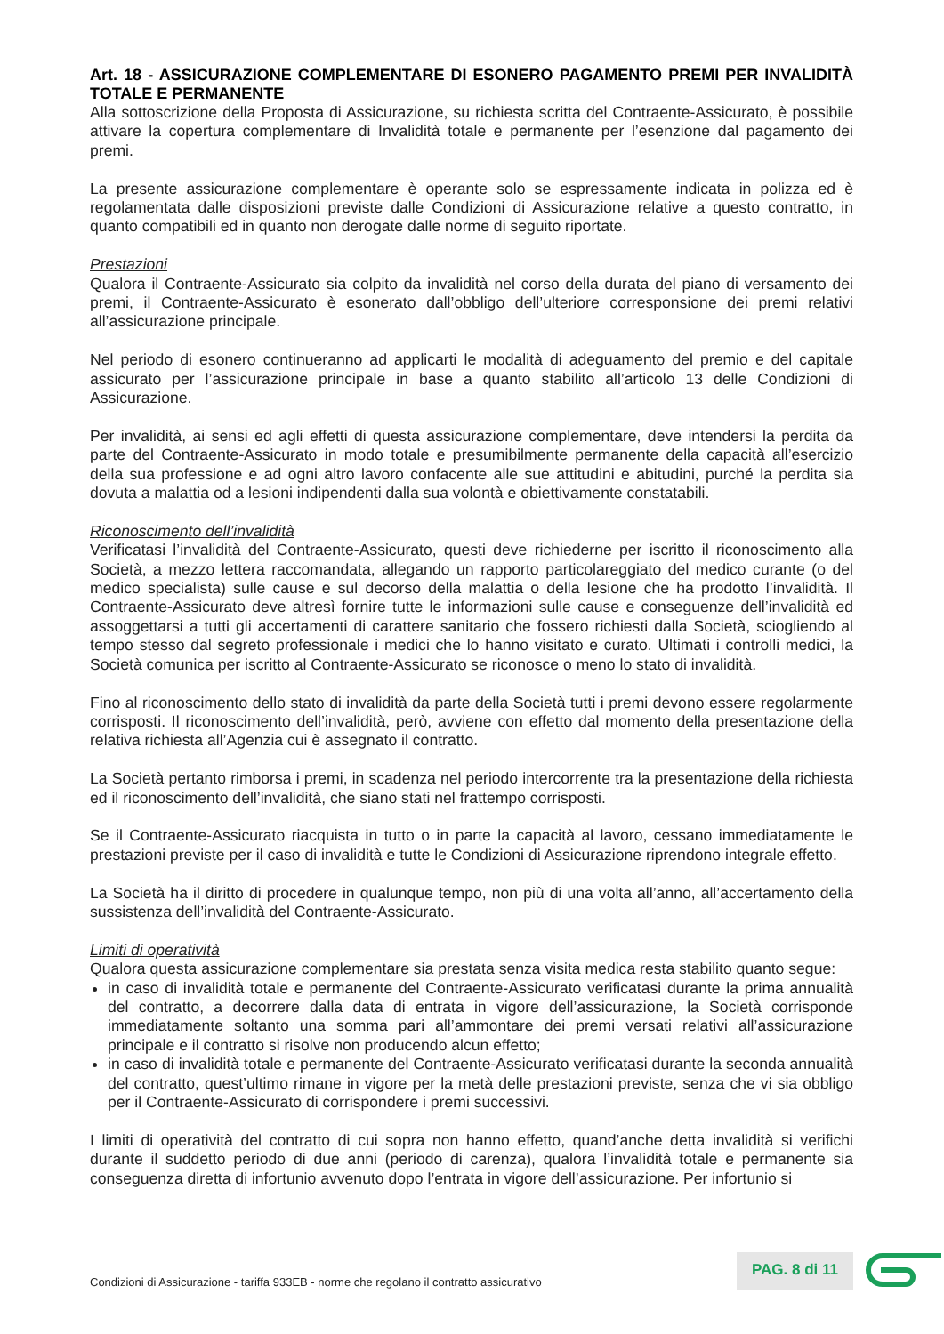Art. 18 - ASSICURAZIONE COMPLEMENTARE DI ESONERO PAGAMENTO PREMI PER INVALIDITÀ TOTALE E PERMANENTE
Alla sottoscrizione della Proposta di Assicurazione, su richiesta scritta del Contraente-Assicurato, è possibile attivare la copertura complementare di Invalidità totale e permanente per l’esenzione dal pagamento dei premi.
La presente assicurazione complementare è operante solo se espressamente indicata in polizza ed è regolamentata dalle disposizioni previste dalle Condizioni di Assicurazione relative a questo contratto, in quanto compatibili ed in quanto non derogate dalle norme di seguito riportate.
Prestazioni
Qualora il Contraente-Assicurato sia colpito da invalidità nel corso della durata del piano di versamento dei premi, il Contraente-Assicurato è esonerato dall’obbligo dell’ulteriore corresponsione dei premi relativi all’assicurazione principale.
Nel periodo di esonero continueranno ad applicarti le modalità di adeguamento del premio e del capitale assicurato per l’assicurazione principale in base a quanto stabilito all’articolo 13 delle Condizioni di Assicurazione.
Per invalidità, ai sensi ed agli effetti di questa assicurazione complementare, deve intendersi la perdita da parte del Contraente-Assicurato in modo totale e presumibilmente permanente della capacità all’esercizio della sua professione e ad ogni altro lavoro confacente alle sue attitudini e abitudini, purché la perdita sia dovuta a malattia od a lesioni indipendenti dalla sua volontà e obiettivamente constatabili.
Riconoscimento dell’invalidità
Verificatasi l’invalidità del Contraente-Assicurato, questi deve richiederne per iscritto il riconoscimento alla Società, a mezzo lettera raccomandata, allegando un rapporto particolareggiato del medico curante (o del medico specialista) sulle cause e sul decorso della malattia o della lesione che ha prodotto l’invalidità. Il Contraente-Assicurato deve altresì fornire tutte le informazioni sulle cause e conseguenze dell’invalidità ed assoggettarsi a tutti gli accertamenti di carattere sanitario che fossero richiesti dalla Società, sciogliendo al tempo stesso dal segreto professionale i medici che lo hanno visitato e curato. Ultimati i controlli medici, la Società comunica per iscritto al Contraente-Assicurato se riconosce o meno lo stato di invalidità.
Fino al riconoscimento dello stato di invalidità da parte della Società tutti i premi devono essere regolarmente corrisposti. Il riconoscimento dell’invalidità, però, avviene con effetto dal momento della presentazione della relativa richiesta all’Agenzia cui è assegnato il contratto.
La Società pertanto rimborsa i premi, in scadenza nel periodo intercorrente tra la presentazione della richiesta ed il riconoscimento dell’invalidità, che siano stati nel frattempo corrisposti.
Se il Contraente-Assicurato riacquista in tutto o in parte la capacità al lavoro, cessano immediatamente le prestazioni previste per il caso di invalidità e tutte le Condizioni di Assicurazione riprendono integrale effetto.
La Società ha il diritto di procedere in qualunque tempo, non più di una volta all’anno, all’accertamento della sussistenza dell’invalidità del Contraente-Assicurato.
Limiti di operatività
Qualora questa assicurazione complementare sia prestata senza visita medica resta stabilito quanto segue:
in caso di invalidità totale e permanente del Contraente-Assicurato verificatasi durante la prima annualità del contratto, a decorrere dalla data di entrata in vigore dell’assicurazione, la Società corrisponde immediatamente soltanto una somma pari all’ammontare dei premi versati relativi all’assicurazione principale e il contratto si risolve non producendo alcun effetto;
in caso di invalidità totale e permanente del Contraente-Assicurato verificatasi durante la seconda annualità del contratto, quest’ultimo rimane in vigore per la metà delle prestazioni previste, senza che vi sia obbligo per il Contraente-Assicurato di corrispondere i premi successivi.
I limiti di operatività del contratto di cui sopra non hanno effetto, quand’anche detta invalidità si verifichi durante il suddetto periodo di due anni (periodo di carenza), qualora l’invalidità totale e permanente sia conseguenza diretta di infortunio avvenuto dopo l’entrata in vigore dell’assicurazione. Per infortunio si
Condizioni di Assicurazione - tariffa 933EB - norme che regolano il contratto assicurativo
PAG. 8 di 11